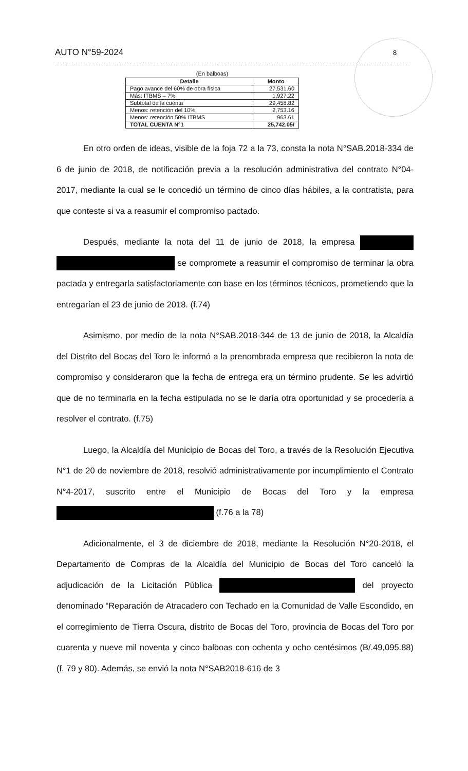AUTO N°59-2024 8
(En balboas)
| Detalle | Monto |
| --- | --- |
| Pago avance del 60% de obra física | 27,531.60 |
| Más: ITBMS – 7% | 1,927.22 |
| Subtotal de la cuenta | 29,458.82 |
| Menos: retención del 10% | 2,753.16 |
| Menos: retención 50% ITBMS | 963.61 |
| TOTAL CUENTA N°1 | 25,742.05/ |
En otro orden de ideas, visible de la foja 72 a la 73, consta la nota N°SAB.2018-334 de 6 de junio de 2018, de notificación previa a la resolución administrativa del contrato N°04-2017, mediante la cual se le concedió un término de cinco días hábiles, a la contratista, para que conteste si va a reasumir el compromiso pactado.
Después, mediante la nota del 11 de junio de 2018, la empresa se compromete a reasumir el compromiso de terminar la obra pactada y entregarla satisfactoriamente con base en los términos técnicos, prometiendo que la entregarían el 23 de junio de 2018. (f.74)
Asimismo, por medio de la nota N°SAB.2018-344 de 13 de junio de 2018, la Alcaldía del Distrito del Bocas del Toro le informó a la prenombrada empresa que recibieron la nota de compromiso y consideraron que la fecha de entrega era un término prudente. Se les advirtió que de no terminarla en la fecha estipulada no se le daría otra oportunidad y se procedería a resolver el contrato. (f.75)
Luego, la Alcaldía del Municipio de Bocas del Toro, a través de la Resolución Ejecutiva N°1 de 20 de noviembre de 2018, resolvió administrativamente por incumplimiento el Contrato N°4-2017, suscrito entre el Municipio de Bocas del Toro y la empresa (f.76 a la 78)
Adicionalmente, el 3 de diciembre de 2018, mediante la Resolución N°20-2018, el Departamento de Compras de la Alcaldía del Municipio de Bocas del Toro canceló la adjudicación de la Licitación Pública del proyecto denominado “Reparación de Atracadero con Techado en la Comunidad de Valle Escondido, en el corregimiento de Tierra Oscura, distrito de Bocas del Toro, provincia de Bocas del Toro por cuarenta y nueve mil noventa y cinco balboas con ochenta y ocho centésimos (B/.49,095.88) (f. 79 y 80). Además, se envió la nota N°SAB2018-616 de 3